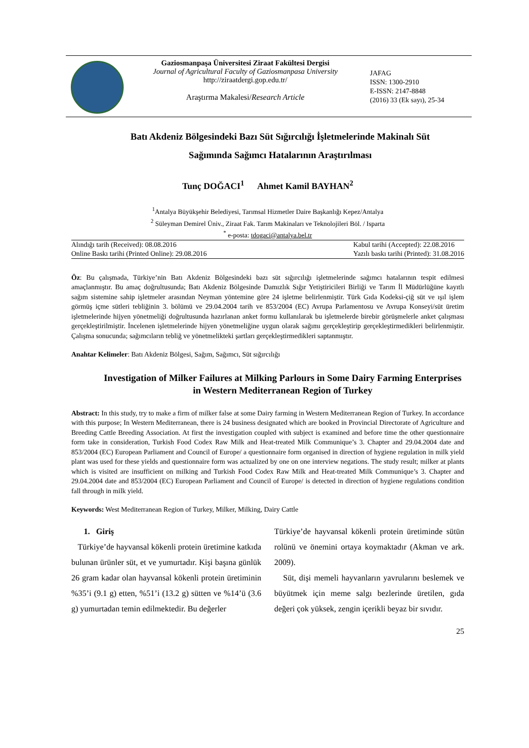Gaziosmanpaşa Üniversitesi Ziraat Fakültesi Dergisi
Journal of Agricultural Faculty of Gaziosmanpasa University
http://ziraatdergi.gop.edu.tr/
Araştırma Makalesi/Research Article
JAFAG
ISSN: 1300-2910
E-ISSN: 2147-8848
(2016) 33 (Ek sayı), 25-34
Batı Akdeniz Bölgesindeki Bazı Süt Sığırcılığı İşletmelerinde Makinalı Süt
Sağımında Sağımcı Hatalarının Araştırılması
Tunç DOĞACI<sup>1</sup> Ahmet Kamil BAYHAN<sup>2</sup>
<sup>1</sup> Antalya Büyükşehir Belediyesi, Tarımsal Hizmetler Daire Başkanlığı Kepez/Antalya
<sup>2</sup> Süleyman Demirel Üniv., Ziraat Fak. Tarım Makinaları ve Teknolojileri Böl. / Isparta
<sup>*</sup> e-posta: tdogaci@antalya.bel.tr
Alındığı tarih (Received): 08.08.2016
Online Baskı tarihi (Printed Online): 29.08.2016 Kabul tarihi (Accepted): 22.08.2016
Yazılı baskı tarihi (Printed): 31.08.2016
Öz: Bu çalışmada, Türkiye’nin Batı Akdeniz Bölgesindeki bazı süt sığırcılığı işletmelerinde sağımcı hatalarının tespit edilmesi amaçlanmıştır. Bu amaç doğrultusunda; Batı Akdeniz Bölgesinde Damızlık Sığır Yetiştiricileri Birliği ve Tarım İl Müdürlüğüne kayıtlı sağım sistemine sahip işletmeler arasından Neyman yöntemine göre 24 işletme belirlenmiştir. Türk Gıda Kodeksi-çiğ süt ve ışıl işlem görmüş içme sütleri tebliğinin 3. bölümü ve 29.04.2004 tarih ve 853/2004 (EC) Avrupa Parlamentosu ve Avrupa Konseyi/süt üretim işletmelerinde hijyen yönetmeliği doğrultusunda hazırlanan anket formu kullanılarak bu işletmelerde birebir görüşmelerle anket çalışması gerçekleştirilmiştir. İncelenen işletmelerinde hijyen yönetmeliğine uygun olarak sağımı gerçekleştirip gerçekleştirmedikleri belirlenmiştir. Çalışma sonucunda; sağımcıların tebliğ ve yönetmelikteki şartları gerçekleştirmedikleri saptanmıştır.
Anahtar Kelimeler: Batı Akdeniz Bölgesi, Sağım, Sağımcı, Süt sığırcılığı
Investigation of Milker Failures at Milking Parlours in Some Dairy Farming Enterprises in Western Mediterranean Region of Turkey
Abstract: In this study, try to make a firm of milker false at some Dairy farming in Western Mediterranean Region of Turkey. In accordance with this purpose; In Western Mediterranean, there is 24 business designated which are booked in Provincial Directorate of Agriculture and Breeding Cattle Breeding Association. At first the investigation coupled with subject is examined and before time the other questionnaire form take in consideration, Turkish Food Codex Raw Milk and Heat-treated Milk Communique’s 3. Chapter and 29.04.2004 date and 853/2004 (EC) European Parliament and Council of Europe/ a questionnaire form organised in direction of hygiene regulation in milk yield plant was used for these yields and questionnaire form was actualized by one on one interview negations. The study result; milker at plants which is visited are insufficient on milking and Turkish Food Codex Raw Milk and Heat-treated Milk Communique’s 3. Chapter and 29.04.2004 date and 853/2004 (EC) European Parliament and Council of Europe/ is detected in direction of hygiene regulations condition fall through in milk yield.
Keywords: West Mediterranean Region of Turkey, Milker, Milking, Dairy Cattle
1. Giriş
Türkiye’de hayvansal kökenli protein üretimine katkıda bulunan ürünler süt, et ve yumurtadır. Kişi başına günlük 26 gram kadar olan hayvansal kökenli protein üretiminin %35’i (9.1 g) etten, %51’i (13.2 g) sütten ve %14’ü (3.6 g) yumurtadan temin edilmektedir. Bu değerler
Türkiye’de hayvansal kökenli protein üretiminde sütün rolünü ve önemini ortaya koymaktadır (Akman ve ark. 2009).
Süt, dişi memeli hayvanların yavrularını beslemek ve büyütmek için meme salgı bezlerinde üretilen, gıda değeri çok yüksek, zengin içerikli beyaz bir sıvıdır.
25